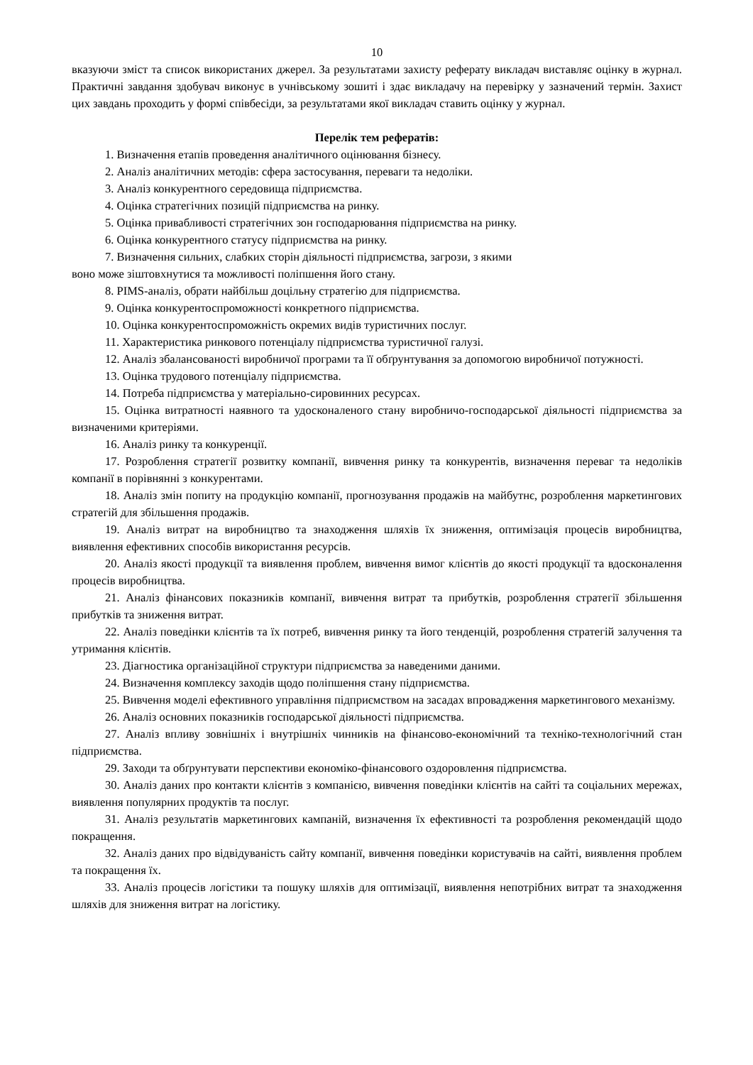10
вказуючи зміст та список використаних джерел. За результатами захисту реферату викладач виставляє оцінку в журнал. Практичні завдання здобувач виконує в учнівському зошиті і здає викладачу на перевірку у зазначений термін. Захист цих завдань проходить у формі співбесіди, за результатами якої викладач ставить оцінку у журнал.
Перелік тем рефератів:
1. Визначення етапів проведення аналітичного оцінювання бізнесу.
2. Аналіз аналітичних методів: сфера застосування, переваги та недоліки.
3. Аналіз конкурентного середовища підприємства.
4. Оцінка стратегічних позицій підприємства на ринку.
5. Оцінка привабливості стратегічних зон господарювання підприємства на ринку.
6. Оцінка конкурентного статусу підприємства на ринку.
7. Визначення сильних, слабких сторін діяльності підприємства, загрози, з якими
воно може зіштовхнутися та можливості поліпшення його стану.
8. PIMS-аналіз, обрати найбільш доцільну стратегію для підприємства.
9. Оцінка конкурентоспроможності конкретного підприємства.
10. Оцінка конкурентоспроможність окремих видів туристичних послуг.
11. Характеристика ринкового потенціалу підприємства туристичної галузі.
12. Аналіз збалансованості виробничої програми та її обґрунтування за допомогою виробничої потужності.
13. Оцінка трудового потенціалу підприємства.
14. Потреба підприємства у матеріально-сировинних ресурсах.
15. Оцінка витратності наявного та удосконаленого стану виробничо-господарської діяльності підприємства за визначеними критеріями.
16. Аналіз ринку та конкуренції.
17. Розроблення стратегії розвитку компанії, вивчення ринку та конкурентів, визначення переваг та недоліків компанії в порівнянні з конкурентами.
18. Аналіз змін попиту на продукцію компанії, прогнозування продажів на майбутнє, розроблення маркетингових стратегій для збільшення продажів.
19. Аналіз витрат на виробництво та знаходження шляхів їх зниження, оптимізація процесів виробництва, виявлення ефективних способів використання ресурсів.
20. Аналіз якості продукції та виявлення проблем, вивчення вимог клієнтів до якості продукції та вдосконалення процесів виробництва.
21. Аналіз фінансових показників компанії, вивчення витрат та прибутків, розроблення стратегії збільшення прибутків та зниження витрат.
22. Аналіз поведінки клієнтів та їх потреб, вивчення ринку та його тенденцій, розроблення стратегій залучення та утримання клієнтів.
23. Діагностика організаційної структури підприємства за наведеними даними.
24. Визначення комплексу заходів щодо поліпшення стану підприємства.
25. Вивчення моделі ефективного управління підприємством на засадах впровадження маркетингового механізму.
26. Аналіз основних показників господарської діяльності підприємства.
27. Аналіз впливу зовнішніх і внутрішніх чинників на фінансово-економічний та техніко-технологічний стан підприємства.
29. Заходи та обґрунтувати перспективи економіко-фінансового оздоровлення підприємства.
30. Аналіз даних про контакти клієнтів з компанією, вивчення поведінки клієнтів на сайті та соціальних мережах, виявлення популярних продуктів та послуг.
31. Аналіз результатів маркетингових кампаній, визначення їх ефективності та розроблення рекомендацій щодо покращення.
32. Аналіз даних про відвідуваність сайту компанії, вивчення поведінки користувачів на сайті, виявлення проблем та покращення їх.
33. Аналіз процесів логістики та пошуку шляхів для оптимізації, виявлення непотрібних витрат та знаходження шляхів для зниження витрат на логістику.